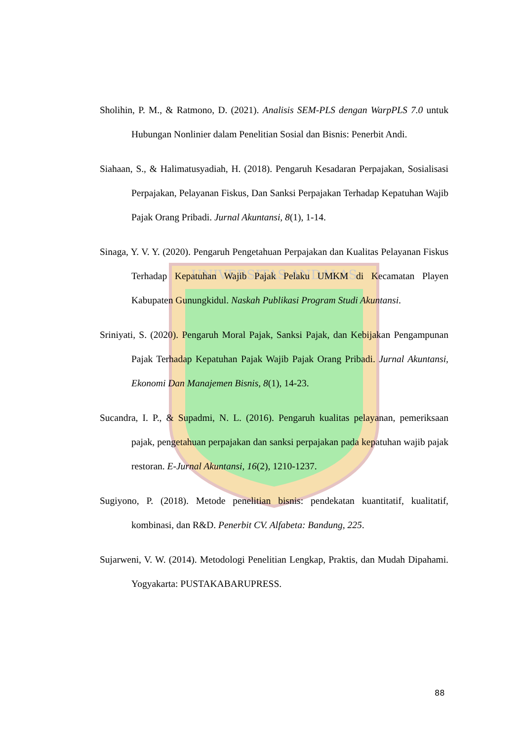UNIVERSITAS ANDALAS
Sholihin, P. M., & Ratmono, D. (2021). Analisis SEM-PLS dengan WarpPLS 7.0 untuk Hubungan Nonlinier dalam Penelitian Sosial dan Bisnis: Penerbit Andi.
Siahaan, S., & Halimatusyadiah, H. (2018). Pengaruh Kesadaran Perpajakan, Sosialisasi Perpajakan, Pelayanan Fiskus, Dan Sanksi Perpajakan Terhadap Kepatuhan Wajib Pajak Orang Pribadi. Jurnal Akuntansi, 8(1), 1-14.
Sinaga, Y. V. Y. (2020). Pengaruh Pengetahuan Perpajakan dan Kualitas Pelayanan Fiskus Terhadap Kepatuhan Wajib Pajak Pelaku UMKM di Kecamatan Playen Kabupaten Gunungkidul. Naskah Publikasi Program Studi Akuntansi.
Sriniyati, S. (2020). Pengaruh Moral Pajak, Sanksi Pajak, dan Kebijakan Pengampunan Pajak Terhadap Kepatuhan Pajak Wajib Pajak Orang Pribadi. Jurnal Akuntansi, Ekonomi Dan Manajemen Bisnis, 8(1), 14-23.
Sucandra, I. P., & Supadmi, N. L. (2016). Pengaruh kualitas pelayanan, pemeriksaan pajak, pengetahuan perpajakan dan sanksi perpajakan pada kepatuhan wajib pajak restoran. E-Jurnal Akuntansi, 16(2), 1210-1237.
Sugiyono, P. (2018). Metode penelitian bisnis: pendekatan kuantitatif, kualitatif, kombinasi, dan R&D. Penerbit CV. Alfabeta: Bandung, 225.
Sujarweni, V. W. (2014). Metodologi Penelitian Lengkap, Praktis, dan Mudah Dipahami. Yogyakarta: PUSTAKABARUPRESS.
88